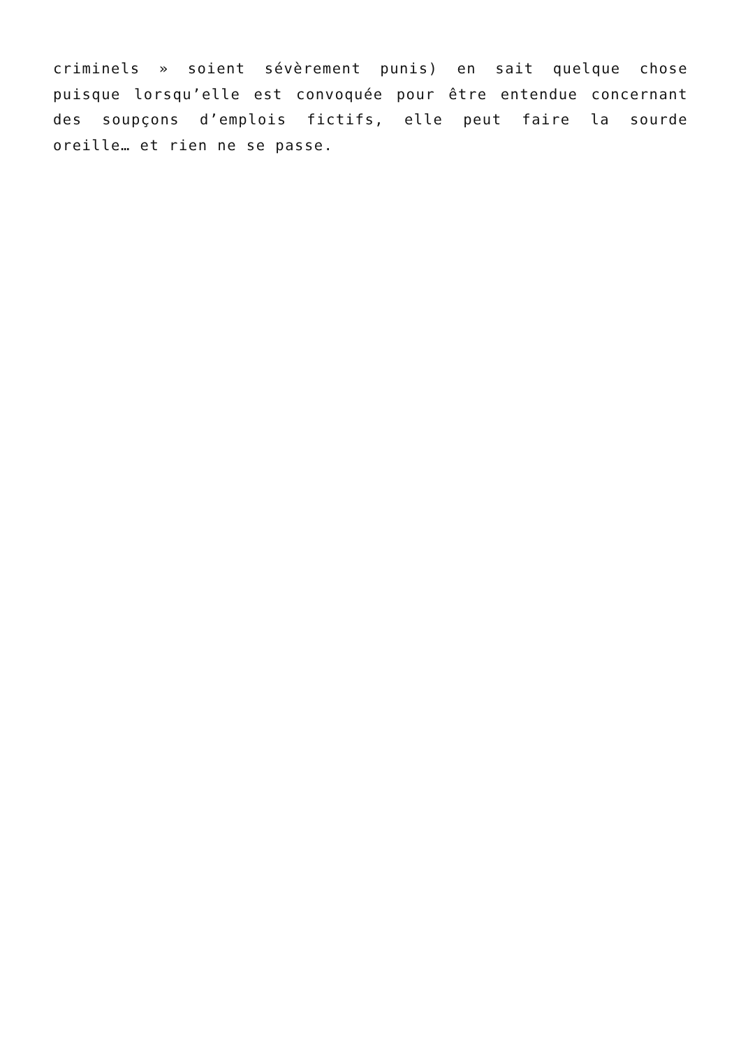criminels » soient sévèrement punis) en sait quelque chose puisque lorsqu’elle est convoquée pour être entendue concernant des soupçons d’emplois fictifs, elle peut faire la sourde oreille… et rien ne se passe.